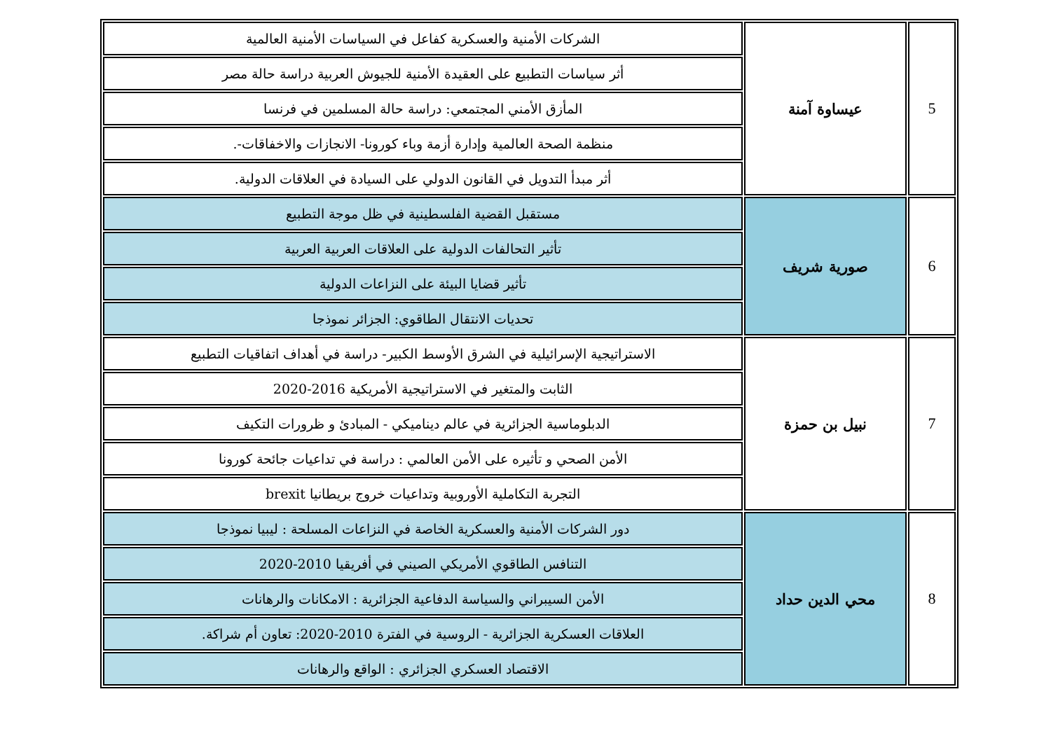| 5 | عيساوة آمنة | الشركات الأمنية والعسكرية كفاعل في السياسات الأمنية العالمية |
| | | أثر سياسات التطبيع على العقيدة الأمنية للجيوش العربية دراسة حالة مصر |
| | | المأزق الأمني المجتمعي: دراسة حالة المسلمين في فرنسا |
| | | منظمة الصحة العالمية وإدارة أزمة وباء كورونا- الانجازات والاخفاقات-. |
| | | أثر مبدأ التدويل في القانون الدولي على السيادة في العلاقات الدولية. |
| 6 | صورية شريف | مستقبل القضية الفلسطينية في ظل موجة التطبيع |
| | | تأثير التحالفات الدولية على العلاقات العربية العربية |
| | | تأثير قضايا البيئة على النزاعات الدولية |
| | | تحديات الانتقال الطاقوي: الجزائر نموذجا |
| 7 | نبيل بن حمزة | الاستراتيجية الإسرائيلية في الشرق الأوسط الكبير- دراسة في أهداف اتفاقيات التطبيع |
| | | الثابت والمتغير في الاستراتيجية الأمريكية 2016-2020 |
| | | الدبلوماسية الجزائرية في عالم ديناميكي - المبادئ و ظرورات التكيف |
| | | الأمن الصحي و تأثيره على الأمن العالمي : دراسة في تداعيات جائحة كورونا |
| | | التجربة التكاملية الأوروبية وتداعيات خروج بريطانيا brexit |
| 8 | محي الدين حداد | دور الشركات الأمنية والعسكرية الخاصة في النزاعات المسلحة : ليبيا نموذجا |
| | | التنافس الطاقوي الأمريكي الصيني في أفريقيا 2010-2020 |
| | | الأمن السيبراني والسياسة الدفاعية الجزائرية : الامكانات والرهانات |
| | | العلاقات العسكرية الجزائرية - الروسية في الفترة 2010-2020: تعاون أم شراكة. |
| | | الاقتصاد العسكري الجزائري : الواقع والرهانات |